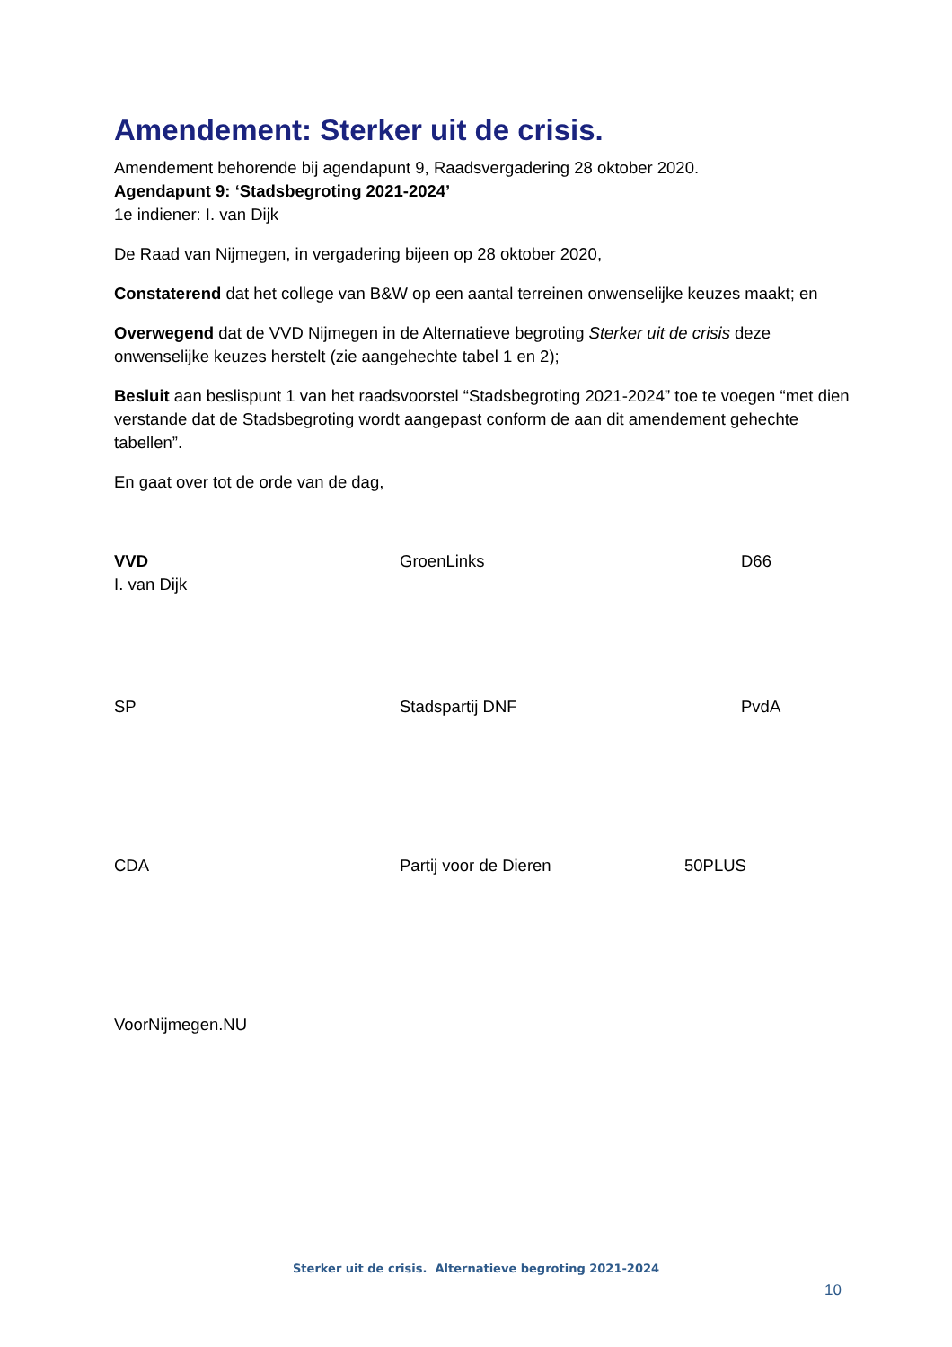Amendement: Sterker uit de crisis.
Amendement behorende bij agendapunt 9, Raadsvergadering 28 oktober 2020.
Agendapunt 9: ‘Stadsbegroting 2021-2024’
1e indiener: I. van Dijk
De Raad van Nijmegen, in vergadering bijeen op 28 oktober 2020,
Constaterend dat het college van B&W op een aantal terreinen onwenselijke keuzes maakt; en
Overwegend dat de VVD Nijmegen in de Alternatieve begroting Sterker uit de crisis deze onwenselijke keuzes herstelt (zie aangehechte tabel 1 en 2);
Besluit aan beslispunt 1 van het raadsvoorstel “Stadsbegroting 2021-2024” toe te voegen “met dien verstande dat de Stadsbegroting wordt aangepast conform de aan dit amendement gehechte tabellen”.
En gaat over tot de orde van de dag,
VVD
I. van Dijk
GroenLinks D66
SP Stadspartij DNF PvdA
CDA Partij voor de Dieren 50PLUS
VoorNijmegen.NU
Sterker uit de crisis. Alternatieve begroting 2021-2024
10